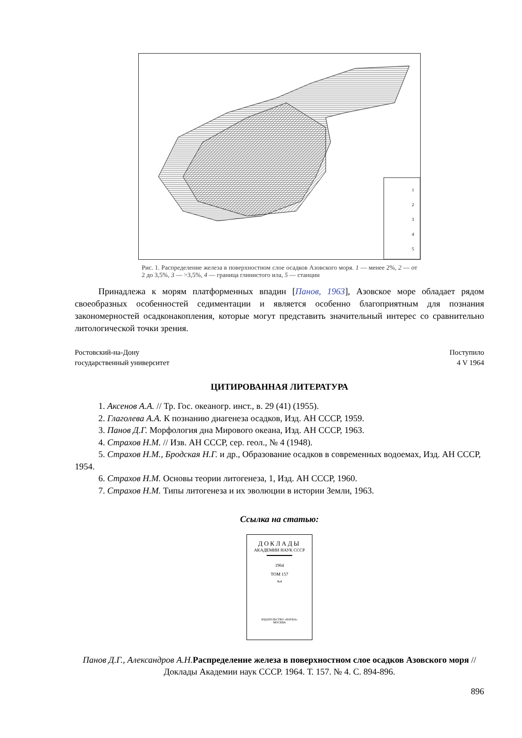1
2
3
4
5
Рис. 1. Распределение железа в поверхностном слое осадков Азовского моря. 1 — менее 2%, 2 — от 2 до 3,5%, 3 — >3,5%, 4 — граница глинистого ила, 5 — станции
Принадлежа к морям платформенных впадин [Панов, 1963], Азовское море обладает рядом своеобразных особенностей седиментации и является особенно благоприятным для познания закономерностей осадконакопления, которые могут представить значительный интерес со сравнительно литологической точки зрения.
Ростовский-на-Дону
государственный университет
Поступило
4 V 1964
ЦИТИРОВАННАЯ ЛИТЕРАТУРА
1. Аксенов А.А. // Тр. Гос. океаногр. инст., в. 29 (41) (1955).
2. Глаголева А.А. К познанию диагенеза осадков, Изд. АН СССР, 1959.
3. Панов Д.Г. Морфология дна Мирового океана, Изд. АН СССР, 1963.
4. Страхов Н.М. // Изв. АН СССР, сер. геол., № 4 (1948).
5. Страхов Н.М., Бродская Н.Г. и др., Образование осадков в современных водоемах, Изд. АН СССР, 1954.
6. Страхов Н.М. Основы теории литогенеза, 1, Изд. АН СССР, 1960.
7. Страхов Н.М. Типы литогенеза и их эволюции в истории Земли, 1963.
Ссылка на статью:
ДОКЛАДЫ
АКАДЕМИИ НАУК СССР
1964
ТОМ 157
№4
ИЗДАТЕЛЬСТВО «НАУКА»
МОСКВА
Панов Д.Г., Александров А.Н. Распределение железа в поверхностном слое осадков Азовского моря // Доклады Академии наук СССР. 1964. Т. 157. № 4. С. 894-896.
896